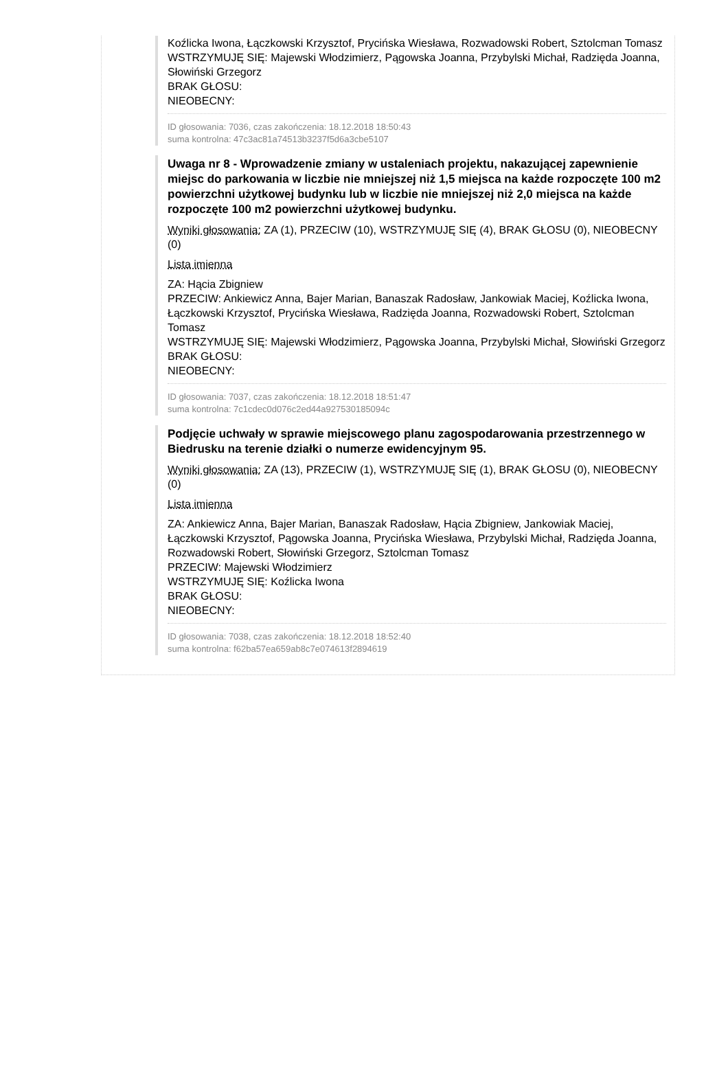Koźlicka Iwona, Łączkowski Krzysztof, Prycińska Wiesława, Rozwadowski Robert, Sztolcman Tomasz
WSTRZYMUJĘ SIĘ: Majewski Włodzimierz, Pągowska Joanna, Przybylski Michał, Radzięda Joanna, Słowiński Grzegorz
BRAK GŁOSU:
NIEOBECNY:
ID głosowania: 7036, czas zakończenia: 18.12.2018 18:50:43
suma kontrolna: 47c3ac81a74513b3237f5d6a3cbe5107
Uwaga nr 8 - Wprowadzenie zmiany w ustaleniach projektu, nakazującej zapewnienie miejsc do parkowania w liczbie nie mniejszej niż 1,5 miejsca na każde rozpoczęte 100 m2 powierzchni użytkowej budynku lub w liczbie nie mniejszej niż 2,0 miejsca na każde rozpoczęte 100 m2 powierzchni użytkowej budynku.
Wyniki głosowania: ZA (1), PRZECIW (10), WSTRZYMUJĘ SIĘ (4), BRAK GŁOSU (0), NIEOBECNY (0)
Lista imienna
ZA: Hącia Zbigniew
PRZECIW: Ankiewicz Anna, Bajer Marian, Banaszak Radosław, Jankowiak Maciej, Koźlicka Iwona, Łączkowski Krzysztof, Prycińska Wiesława, Radzięda Joanna, Rozwadowski Robert, Sztolcman Tomasz
WSTRZYMUJĘ SIĘ: Majewski Włodzimierz, Pągowska Joanna, Przybylski Michał, Słowiński Grzegorz
BRAK GŁOSU:
NIEOBECNY:
ID głosowania: 7037, czas zakończenia: 18.12.2018 18:51:47
suma kontrolna: 7c1cdec0d076c2ed44a927530185094c
Podjęcie uchwały w sprawie miejscowego planu zagospodarowania przestrzennego w Biedrusku na terenie działki o numerze ewidencyjnym 95.
Wyniki głosowania: ZA (13), PRZECIW (1), WSTRZYMUJĘ SIĘ (1), BRAK GŁOSU (0), NIEOBECNY (0)
Lista imienna
ZA: Ankiewicz Anna, Bajer Marian, Banaszak Radosław, Hącia Zbigniew, Jankowiak Maciej, Łączkowski Krzysztof, Pągowska Joanna, Prycińska Wiesława, Przybylski Michał, Radzięda Joanna, Rozwadowski Robert, Słowiński Grzegorz, Sztolcman Tomasz
PRZECIW: Majewski Włodzimierz
WSTRZYMUJĘ SIĘ: Koźlicka Iwona
BRAK GŁOSU:
NIEOBECNY:
ID głosowania: 7038, czas zakończenia: 18.12.2018 18:52:40
suma kontrolna: f62ba57ea659ab8c7e074613f2894619